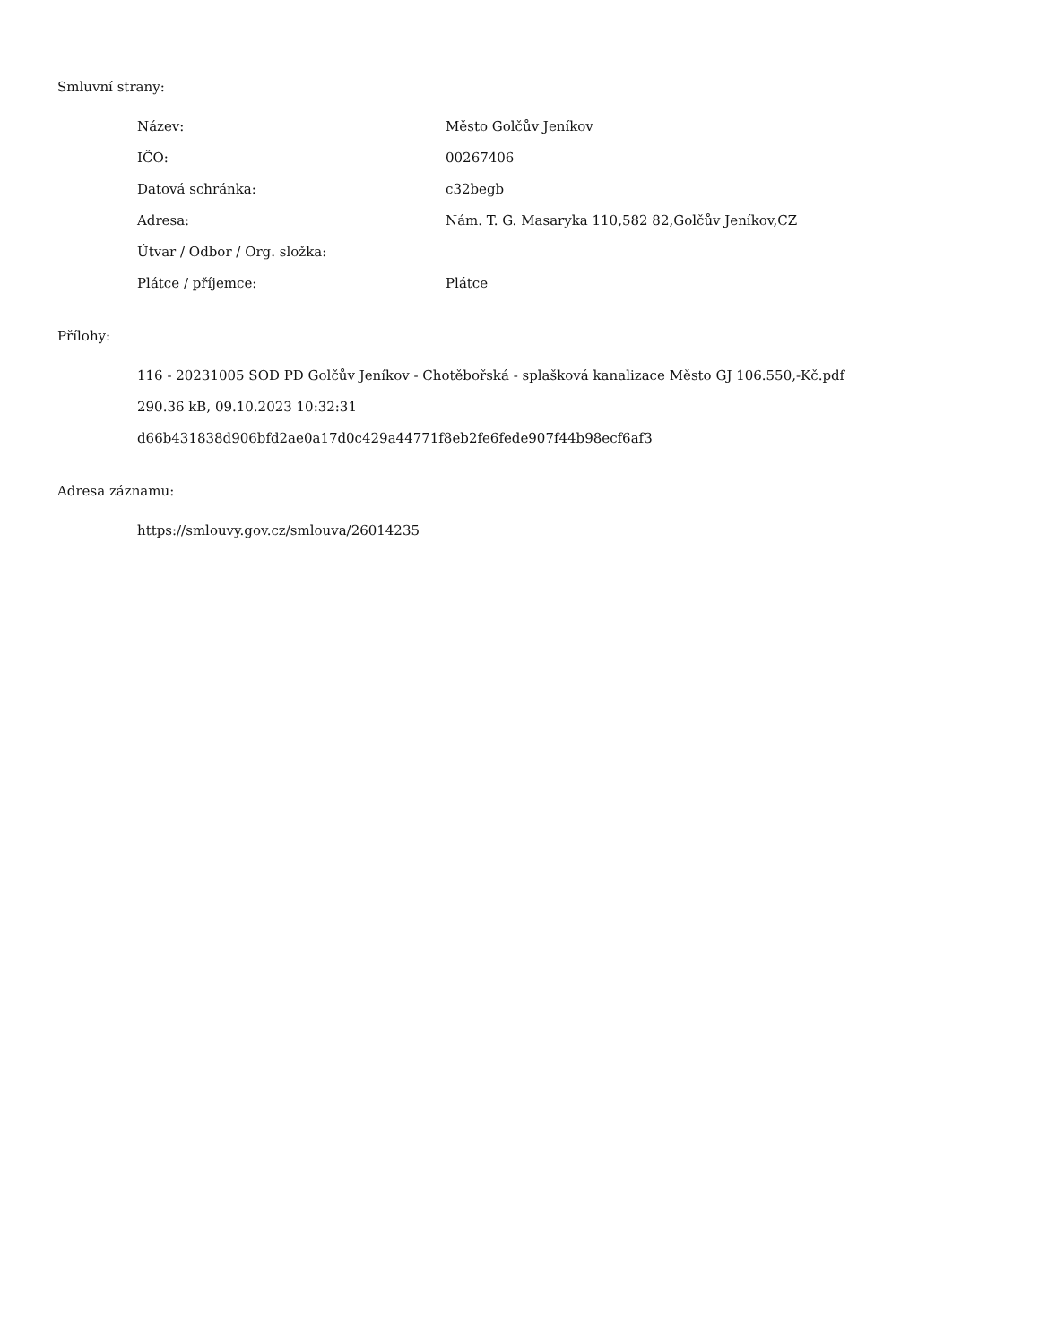Smluvní strany:
| Název: | Město Golčův Jeníkov |
| IČO: | 00267406 |
| Datová schránka: | c32begb |
| Adresa: | Nám. T. G. Masaryka 110,582 82,Golčův Jeníkov,CZ |
| Útvar / Odbor / Org. složka: | |
| Plátce / příjemce: | Plátce |
Přílohy:
116 - 20231005 SOD PD Golčův Jeníkov - Chotěbořská - splašková kanalizace Město GJ 106.550,-Kč.pdf
290.36 kB, 09.10.2023 10:32:31
d66b431838d906bfd2ae0a17d0c429a44771f8eb2fe6fede907f44b98ecf6af3
Adresa záznamu:
https://smlouvy.gov.cz/smlouva/26014235